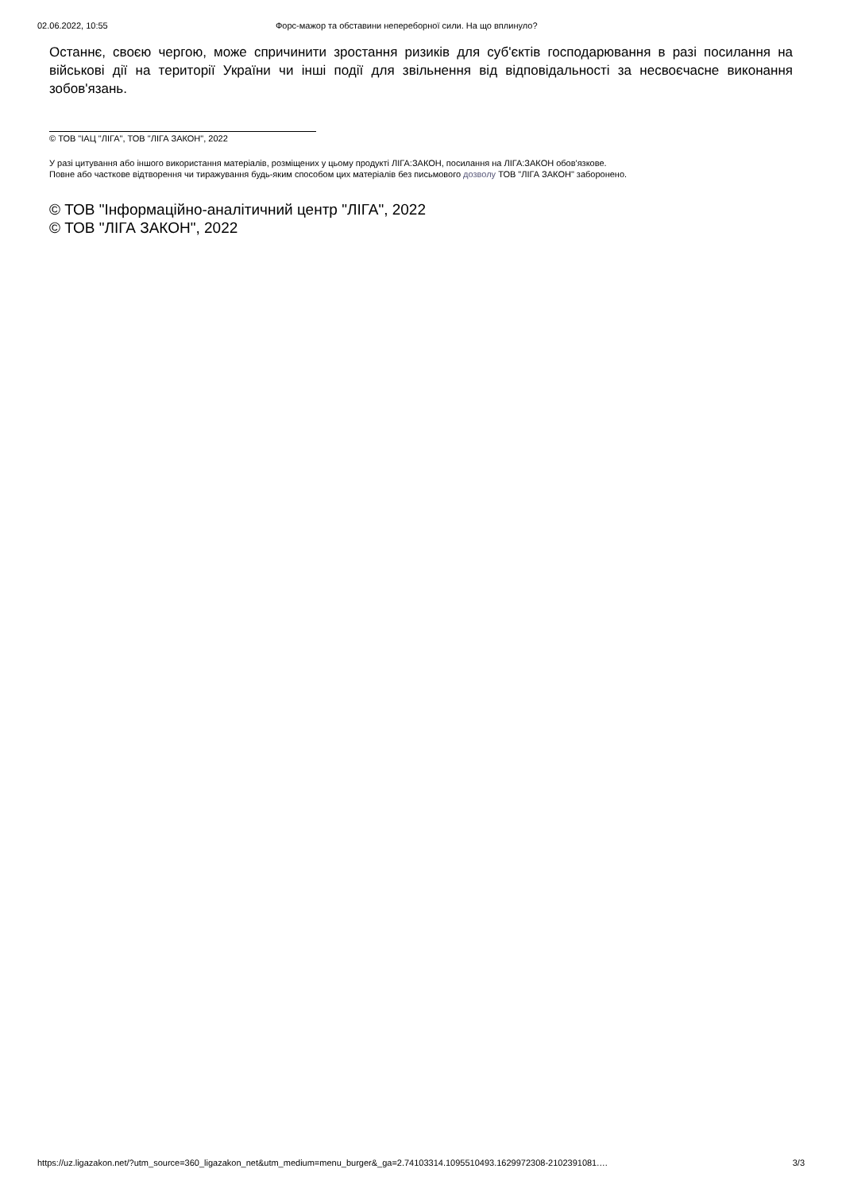02.06.2022, 10:55 Форс-мажор та обставини непереборної сили. На що вплинуло?
Останнє, своєю чергою, може спричинити зростання ризиків для суб'єктів господарювання в разі посилання на військові дії на території України чи інші події для звільнення від відповідальності за несвоєчасне виконання зобов'язань.
© ТОВ "ІАЦ "ЛІГА", ТОВ "ЛІГА ЗАКОН", 2022
У разі цитування або іншого використання матеріалів, розміщених у цьому продукті ЛІГА:ЗАКОН, посилання на ЛІГА:ЗАКОН обов'язкове.
Повне або часткове відтворення чи тиражування будь-яким способом цих матеріалів без письмового дозволу ТОВ "ЛІГА ЗАКОН" заборонено.
© ТОВ "Інформаційно-аналітичний центр "ЛІГА", 2022
© ТОВ "ЛІГА ЗАКОН", 2022
https://uz.ligazakon.net/?utm_source=360_ligazakon_net&utm_medium=menu_burger&_ga=2.74103314.1095510493.1629972308-2102391081.… 3/3